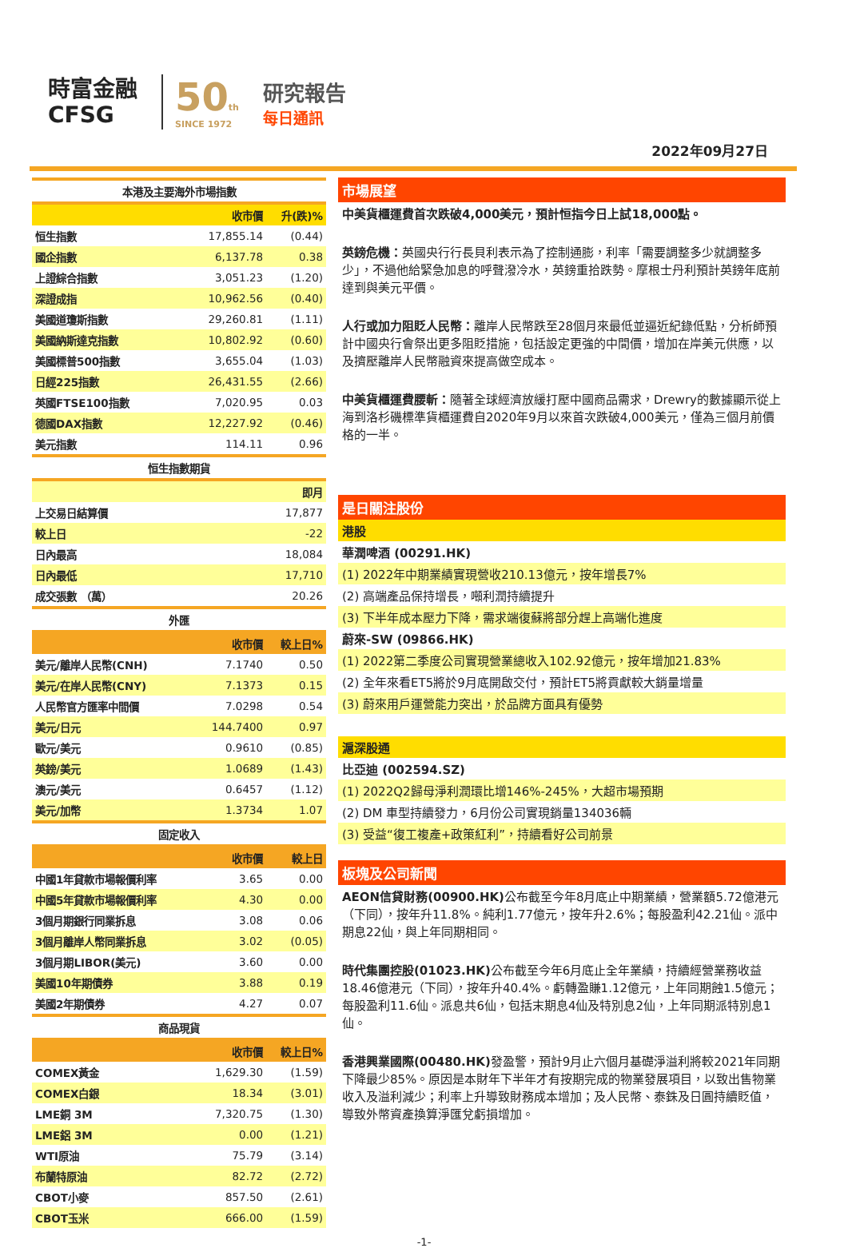時富金融
CFSG
50th
SINCE 1972
研究報告
每日通訊
2022年09月27日
| 本港及主要海外市場指數 | | |
| | 收市價 | 升(跌)% |
| 恒生指數 | 17,855.14 | (0.44) |
| 國企指數 | 6,137.78 | 0.38 |
| 上證綜合指數 | 3,051.23 | (1.20) |
| 深證成指 | 10,962.56 | (0.40) |
| 美國道瓊斯指數 | 29,260.81 | (1.11) |
| 美國納斯達克指數 | 10,802.92 | (0.60) |
| 美國標普500指數 | 3,655.04 | (1.03) |
| 日經225指數 | 26,431.55 | (2.66) |
| 英國FTSE100指數 | 7,020.95 | 0.03 |
| 德國DAX指數 | 12,227.92 | (0.46) |
| 美元指數 | 114.11 | 0.96 |
| 恒生指數期貨 | | |
| | | 即月 |
| 上交易日結算價 | | 17,877 |
| 較上日 | | -22 |
| 日內最高 | | 18,084 |
| 日內最低 | | 17,710 |
| 成交張數 （萬） | | 20.26 |
| 外匯 | | |
| | 收市價 | 較上日% |
| 美元/離岸人民幣(CNH) | 7.1740 | 0.50 |
| 美元/在岸人民幣(CNY) | 7.1373 | 0.15 |
| 人民幣官方匯率中間價 | 7.0298 | 0.54 |
| 美元/日元 | 144.7400 | 0.97 |
| 歐元/美元 | 0.9610 | (0.85) |
| 英鎊/美元 | 1.0689 | (1.43) |
| 澳元/美元 | 0.6457 | (1.12) |
| 美元/加幣 | 1.3734 | 1.07 |
| 固定收入 | | |
| | 收市價 | 較上日 |
| 中國1年貸款市場報價利率 | 3.65 | 0.00 |
| 中國5年貸款市場報價利率 | 4.30 | 0.00 |
| 3個月期銀行同業拆息 | 3.08 | 0.06 |
| 3個月離岸人幣同業拆息 | 3.02 | (0.05) |
| 3個月期LIBOR(美元) | 3.60 | 0.00 |
| 美國10年期債券 | 3.88 | 0.19 |
| 美國2年期債券 | 4.27 | 0.07 |
| 商品現貨 | | |
| | 收市價 | 較上日% |
| COMEX黃金 | 1,629.30 | (1.59) |
| COMEX白銀 | 18.34 | (3.01) |
| LME銅 3M | 7,320.75 | (1.30) |
| LME鋁 3M | 0.00 | (1.21) |
| WTI原油 | 75.79 | (3.14) |
| 布蘭特原油 | 82.72 | (2.72) |
| CBOT小麥 | 857.50 | (2.61) |
| CBOT玉米 | 666.00 | (1.59) |
市場展望
中美貨櫃運費首次跌破4,000美元，預計恒指今日上試18,000點。
英鎊危機：英國央行行長貝利表示為了控制通膨，利率「需要調整多少就調整多少」，不過他給緊急加息的呼聲潑冷水，英鎊重拾跌勢。摩根士丹利預計英鎊年底前達到與美元平價。
人行或加力阻貶人民幣：離岸人民幣跌至28個月來最低並逼近紀錄低點，分析師預計中國央行會祭出更多阻貶措施，包括設定更強的中間價，增加在岸美元供應，以及擠壓離岸人民幣融資來提高做空成本。
中美貨櫃運費腰斬：隨著全球經濟放緩打壓中國商品需求，Drewry的數據顯示從上海到洛杉磯標準貨櫃運費自2020年9月以來首次跌破4,000美元，僅為三個月前價格的一半。
是日關注股份
港股
華潤啤酒 (00291.HK)
(1) 2022年中期業績實現營收210.13億元，按年增長7%
(2) 高端產品保持增長，噸利潤持續提升
(3) 下半年成本壓力下降，需求端復蘇將部分趕上高端化進度
蔚來-SW (09866.HK)
(1) 2022第二季度公司實現營業總收入102.92億元，按年增加21.83%
(2) 全年來看ET5將於9月底開啟交付，預計ET5將貢獻較大銷量增量
(3) 蔚來用戶運營能力突出，於品牌方面具有優勢
滬深股通
比亞迪 (002594.SZ)
(1) 2022Q2歸母淨利潤環比增146%-245%，大超市場預期
(2) DM 車型持續發力，6月份公司實現銷量134036輛
(3) 受益“復工複產+政策紅利”，持續看好公司前景
板塊及公司新聞
AEON信貸財務(00900.HK) 公布截至今年8月底止中期業績，營業額5.72億港元（下同），按年升11.8%。純利1.77億元，按年升2.6%；每股盈利42.21仙。派中期息22仙，與上年同期相同。
時代集團控股(01023.HK) 公布截至今年6月底止全年業績，持續經營業務收益18.46億港元（下同），按年升40.4%。虧轉盈賺1.12億元，上年同期蝕1.5億元；每股盈利11.6仙。派息共6仙，包括末期息4仙及特別息2仙，上年同期派特別息1仙。
香港興業國際(00480.HK) 發盈警，預計9月止六個月基礎淨溢利將較2021年同期下降最少85%。原因是本財年下半年才有按期完成的物業發展項目，以致出售物業收入及溢利減少；利率上升導致財務成本增加；及人民幣、泰銖及日圓持續貶值，導致外幣資產換算淨匯兌虧損增加。
-1-